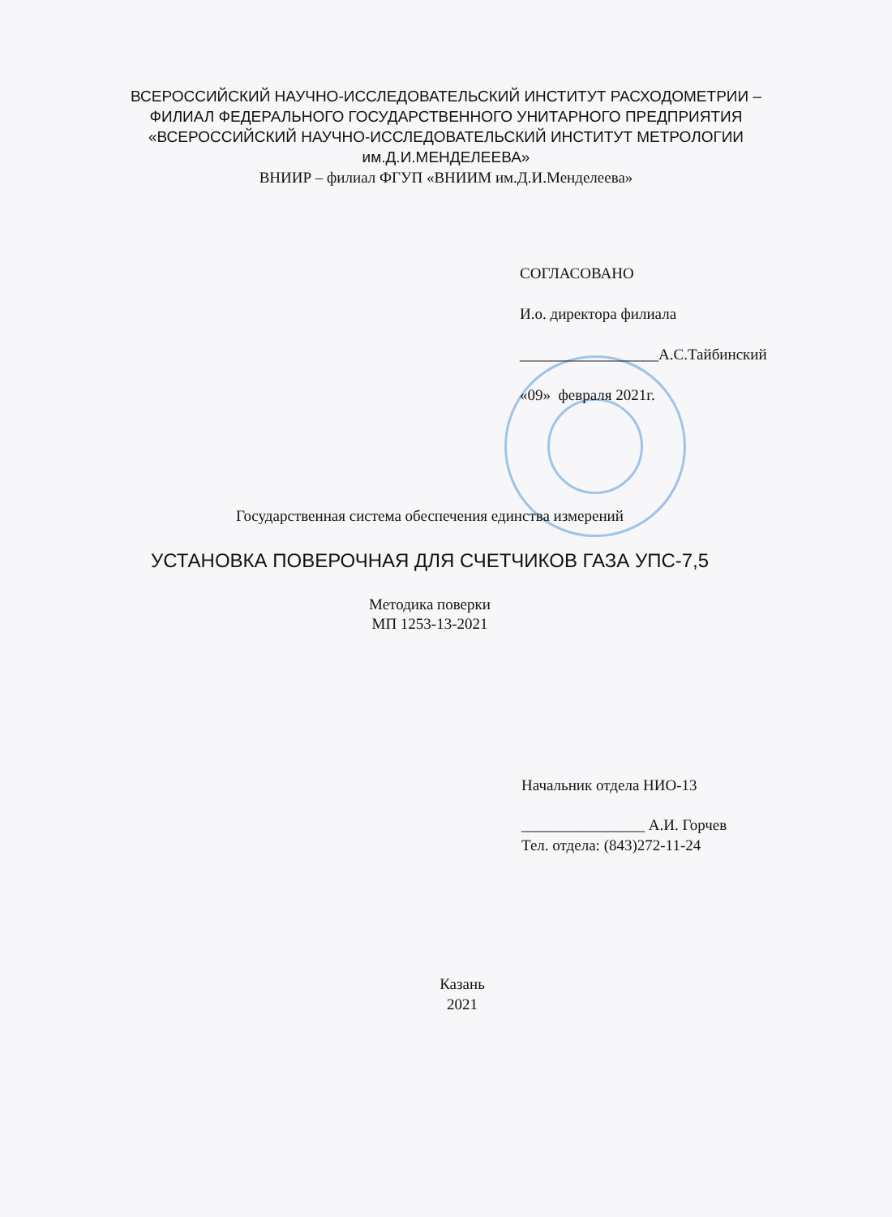ВСЕРОССИЙСКИЙ НАУЧНО-ИССЛЕДОВАТЕЛЬСКИЙ ИНСТИТУТ РАСХОДОМЕТРИИ –
ФИЛИАЛ ФЕДЕРАЛЬНОГО ГОСУДАРСТВЕННОГО УНИТАРНОГО ПРЕДПРИЯТИЯ
«ВСЕРОССИЙСКИЙ НАУЧНО-ИССЛЕДОВАТЕЛЬСКИЙ ИНСТИТУТ МЕТРОЛОГИИ
им.Д.И.МЕНДЕЛЕЕВА»
ВНИИР – филиал ФГУП «ВНИИМ им.Д.И.Менделеева»
СОГЛАСОВАНО
И.о. директора филиала
__________________А.С.Тайбинский
«09» февраля 2021г.
Государственная система обеспечения единства измерений
УСТАНОВКА ПОВЕРОЧНАЯ ДЛЯ СЧЕТЧИКОВ ГАЗА УПС-7,5
Методика поверки
МП 1253-13-2021
Начальник отдела НИО-13
________________ А.И. Горчев
Тел. отдела: (843)272-11-24
Казань
2021